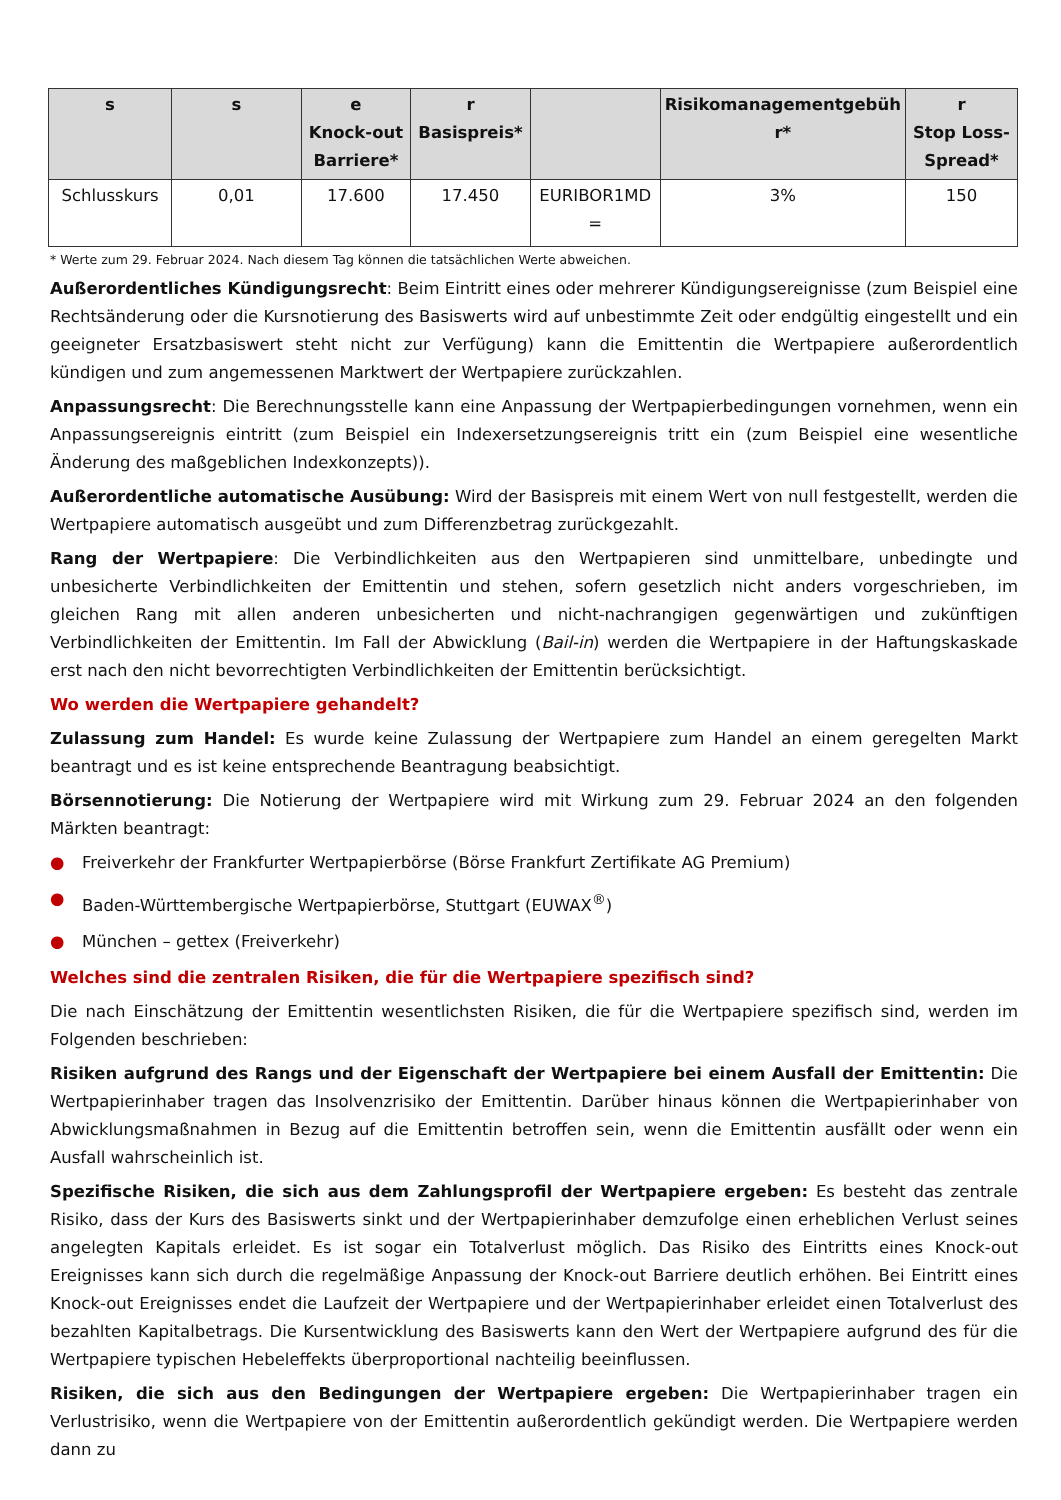| s | s | e Knock-out Barriere* | r Basispreis* | | Risikomanagementgebüh r* | r Stop Loss-Spread* |
| --- | --- | --- | --- | --- | --- | --- |
| Schlusskurs | 0,01 | 17.600 | 17.450 | EURIBOR1MD = | 3% | 150 |
* Werte zum 29. Februar 2024. Nach diesem Tag können die tatsächlichen Werte abweichen.
Außerordentliches Kündigungsrecht: Beim Eintritt eines oder mehrerer Kündigungsereignisse (zum Beispiel eine Rechtsänderung oder die Kursnotierung des Basiswerts wird auf unbestimmte Zeit oder endgültig eingestellt und ein geeigneter Ersatzbasiswert steht nicht zur Verfügung) kann die Emittentin die Wertpapiere außerordentlich kündigen und zum angemessenen Marktwert der Wertpapiere zurückzahlen.
Anpassungsrecht: Die Berechnungsstelle kann eine Anpassung der Wertpapierbedingungen vornehmen, wenn ein Anpassungsereignis eintritt (zum Beispiel ein Indexersetzungsereignis tritt ein (zum Beispiel eine wesentliche Änderung des maßgeblichen Indexkonzepts)).
Außerordentliche automatische Ausübung: Wird der Basispreis mit einem Wert von null festgestellt, werden die Wertpapiere automatisch ausgeübt und zum Differenzbetrag zurückgezahlt.
Rang der Wertpapiere: Die Verbindlichkeiten aus den Wertpapieren sind unmittelbare, unbedingte und unbesicherte Verbindlichkeiten der Emittentin und stehen, sofern gesetzlich nicht anders vorgeschrieben, im gleichen Rang mit allen anderen unbesicherten und nicht-nachrangigen gegenwärtigen und zukünftigen Verbindlichkeiten der Emittentin. Im Fall der Abwicklung (Bail-in) werden die Wertpapiere in der Haftungskaskade erst nach den nicht bevorrechtigten Verbindlichkeiten der Emittentin berücksichtigt.
Wo werden die Wertpapiere gehandelt?
Zulassung zum Handel: Es wurde keine Zulassung der Wertpapiere zum Handel an einem geregelten Markt beantragt und es ist keine entsprechende Beantragung beabsichtigt.
Börsennotierung: Die Notierung der Wertpapiere wird mit Wirkung zum 29. Februar 2024 an den folgenden Märkten beantragt:
● Freiverkehr der Frankfurter Wertpapierbörse (Börse Frankfurt Zertifikate AG Premium)
● Baden-Württembergische Wertpapierbörse, Stuttgart (EUWAX<sup>®</sup>)
● München – gettex (Freiverkehr)
Welches sind die zentralen Risiken, die für die Wertpapiere spezifisch sind?
Die nach Einschätzung der Emittentin wesentlichsten Risiken, die für die Wertpapiere spezifisch sind, werden im Folgenden beschrieben:
Risiken aufgrund des Rangs und der Eigenschaft der Wertpapiere bei einem Ausfall der Emittentin: Die Wertpapierinhaber tragen das Insolvenzrisiko der Emittentin. Darüber hinaus können die Wertpapierinhaber von Abwicklungsmaßnahmen in Bezug auf die Emittentin betroffen sein, wenn die Emittentin ausfällt oder wenn ein Ausfall wahrscheinlich ist.
Spezifische Risiken, die sich aus dem Zahlungsprofil der Wertpapiere ergeben: Es besteht das zentrale Risiko, dass der Kurs des Basiswerts sinkt und der Wertpapierinhaber demzufolge einen erheblichen Verlust seines angelegten Kapitals erleidet. Es ist sogar ein Totalverlust möglich. Das Risiko des Eintritts eines Knock-out Ereignisses kann sich durch die regelmäßige Anpassung der Knock-out Barriere deutlich erhöhen. Bei Eintritt eines Knock-out Ereignisses endet die Laufzeit der Wertpapiere und der Wertpapierinhaber erleidet einen Totalverlust des bezahlten Kapitalbetrags. Die Kursentwicklung des Basiswerts kann den Wert der Wertpapiere aufgrund des für die Wertpapiere typischen Hebeleffekts überproportional nachteilig beeinflussen.
Risiken, die sich aus den Bedingungen der Wertpapiere ergeben: Die Wertpapierinhaber tragen ein Verlustrisiko, wenn die Wertpapiere von der Emittentin außerordentlich gekündigt werden. Die Wertpapiere werden dann zu